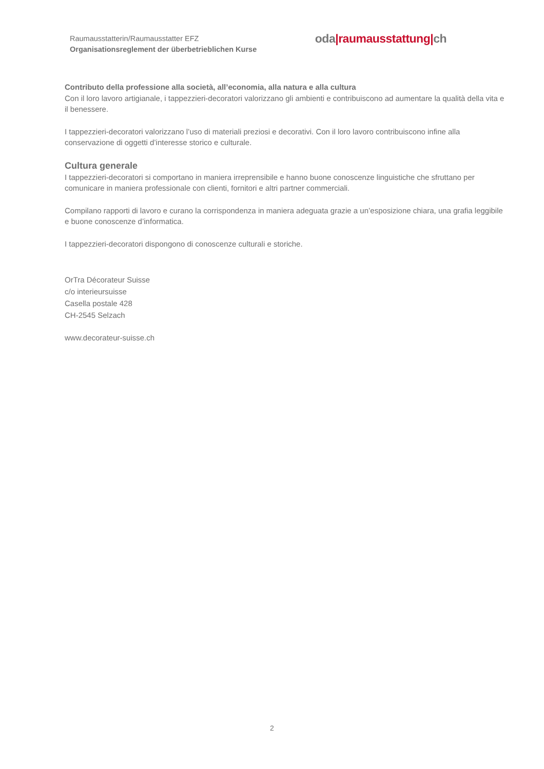Raumausstatterin/Raumausstatter EFZ
Organisationsreglement der überbetrieblichen Kurse
oda|raumausstattung|ch
Contributo della professione alla società, all’economia, alla natura e alla cultura
Con il loro lavoro artigianale, i tappezzieri-decoratori valorizzano gli ambienti e contribuiscono ad aumentare la qualità della vita e il benessere.
I tappezzieri-decoratori valorizzano l’uso di materiali preziosi e decorativi. Con il loro lavoro contribuiscono infine alla conservazione di oggetti d’interesse storico e culturale.
Cultura generale
I tappezzieri-decoratori si comportano in maniera irreprensibile e hanno buone conoscenze linguistiche che sfruttano per comunicare in maniera professionale con clienti, fornitori e altri partner commerciali.
Compilano rapporti di lavoro e curano la corrispondenza in maniera adeguata grazie a un’esposizione chiara, una grafia leggibile e buone conoscenze d’informatica.
I tappezzieri-decoratori dispongono di conoscenze culturali e storiche.
OrTra Décorateur Suisse
c/o interieursuisse
Casella postale 428
CH-2545 Selzach
www.decorateur-suisse.ch
2